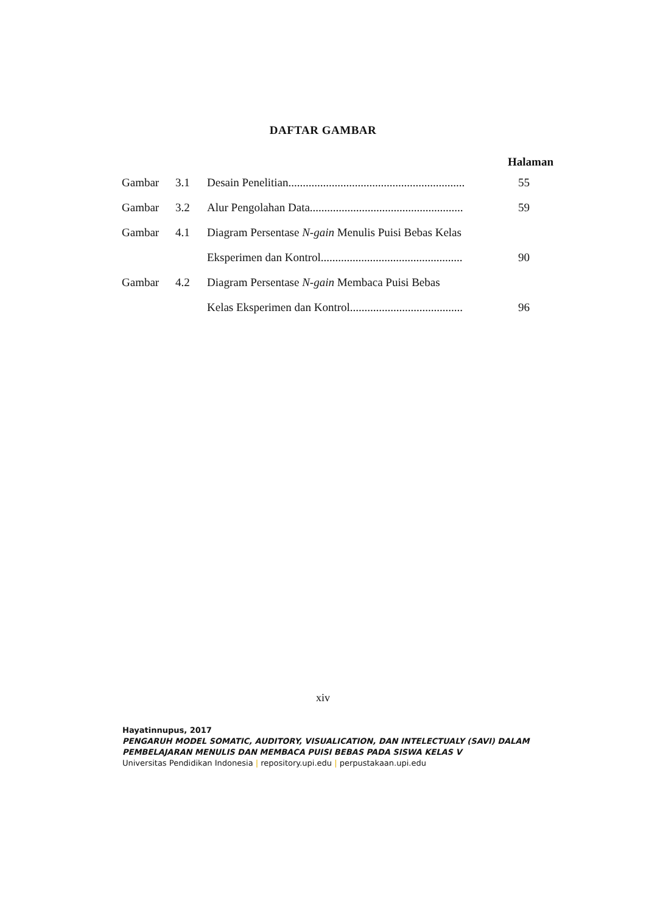DAFTAR GAMBAR
Halaman
| Gambar | 3.1 | Desain Penelitian............................................................. | 55 |
| Gambar | 3.2 | Alur Pengolahan Data..................................................... | 59 |
| Gambar | 4.1 | Diagram Persentase N-gain Menulis Puisi Bebas Kelas | |
| | | Eksperimen dan Kontrol................................................. | 90 |
| Gambar | 4.2 | Diagram Persentase N-gain Membaca Puisi Bebas | |
| | | Kelas Eksperimen dan Kontrol....................................... | 96 |
xiv
Hayatinnupus, 2017
PENGARUH MODEL SOMATIC, AUDITORY, VISUALICATION, DAN INTELECTUALY (SAVI) DALAM
PEMBELAJARAN MENULIS DAN MEMBACA PUISI BEBAS PADA SISWA KELAS V
Universitas Pendidikan Indonesia | repository.upi.edu | perpustakaan.upi.edu